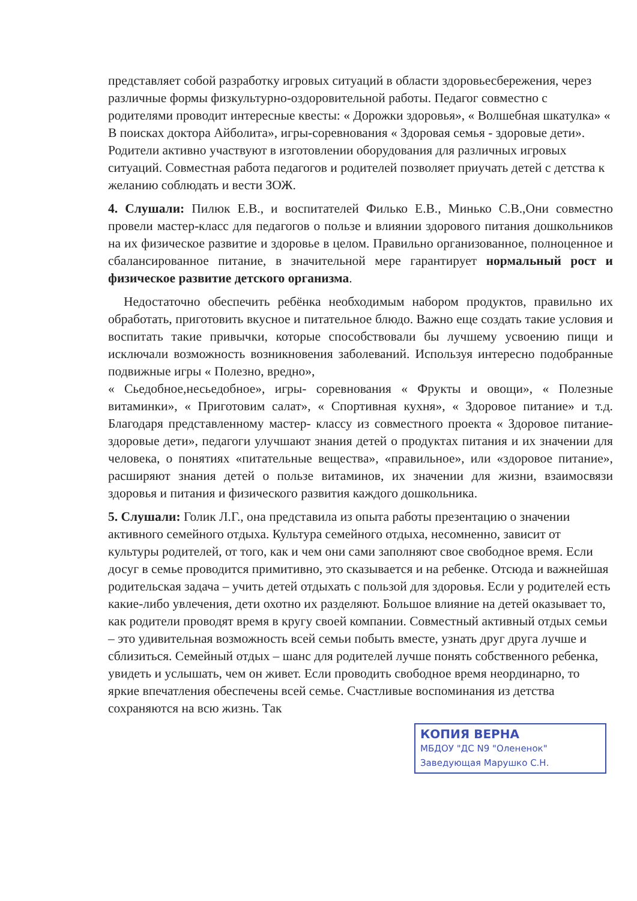представляет собой разработку игровых ситуаций в области здоровьесбережения, через различные формы физкультурно-оздоровительной работы. Педагог совместно с родителями проводит интересные квесты: « Дорожки здоровья», « Волшебная шкатулка» « В поисках доктора Айболита», игры-соревнования « Здоровая семья - здоровые дети». Родители активно участвуют в изготовлении оборудования для различных игровых ситуаций. Совместная работа педагогов и родителей позволяет приучать детей с детства к желанию соблюдать и вести ЗОЖ.
4. Слушали: Пилюк Е.В., и воспитателей Филько Е.В., Минько С.В.,Они совместно провели мастер-класс для педагогов о пользе и влиянии здорового питания дошкольников на их физическое развитие и здоровье в целом. Правильно организованное, полноценное и сбалансированное питание, в значительной мере гарантирует нормальный рост и физическое развитие детского организма.
Недостаточно обеспечить ребёнка необходимым набором продуктов, правильно их обработать, приготовить вкусное и питательное блюдо. Важно еще создать такие условия и воспитать такие привычки, которые способствовали бы лучшему усвоению пищи и исключали возможность возникновения заболеваний. Используя интересно подобранные подвижные игры « Полезно, вредно»,
« Сьедобное,несьедобное», игры- соревнования « Фрукты и овощи», « Полезные витаминки», « Приготовим салат», « Спортивная кухня», « Здоровое питание» и т.д. Благодаря представленному мастер- классу из совместного проекта « Здоровое питание-здоровые дети», педагоги улучшают знания детей о продуктах питания и их значении для человека, о понятиях «питательные вещества», «правильное», или «здоровое питание», расширяют знания детей о пользе витаминов, их значении для жизни, взаимосвязи здоровья и питания и физического развития каждого дошкольника.
5. Слушали: Голик Л.Г., она представила из опыта работы презентацию о значении активного семейного отдыха. Культура семейного отдыха, несомненно, зависит от культуры родителей, от того, как и чем они сами заполняют свое свободное время. Если досуг в семье проводится примитивно, это сказывается и на ребенке. Отсюда и важнейшая родительская задача – учить детей отдыхать с пользой для здоровья. Если у родителей есть какие-либо увлечения, дети охотно их разделяют. Большое влияние на детей оказывает то, как родители проводят время в кругу своей компании. Совместный активный отдых семьи – это удивительная возможность всей семьи побыть вместе, узнать друг друга лучше и сблизиться. Семейный отдых – шанс для родителей лучше понять собственного ребенка, увидеть и услышать, чем он живет. Если проводить свободное время неординарно, то яркие впечатления обеспечены всей семье. Счастливые воспоминания из детства сохраняются на всю жизнь. Так
КОПИЯ ВЕРНА
МБДОУ "ДС N9 "Олененок"
Заведующая Марушко С.Н.